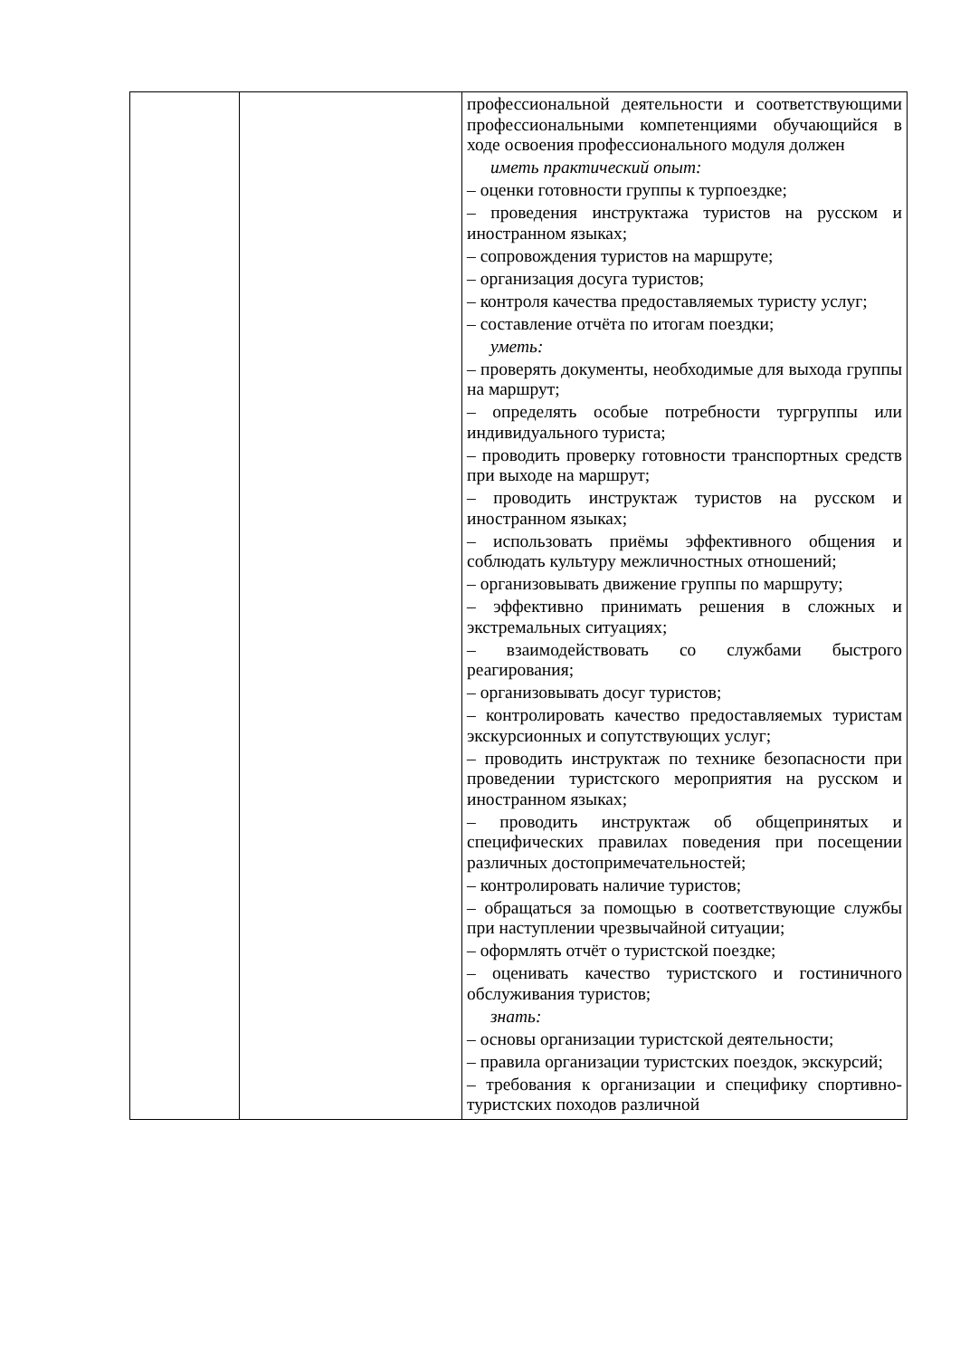| | | профессиональной деятельности и соответствующими профессиональными компетенциями обучающийся в ходе освоения профессионального модуля должен иметь практический опыт: – оценки готовности группы к турпоездке; – проведения инструктажа туристов на русском и иностранном языках; – сопровождения туристов на маршруте; – организация досуга туристов; – контроля качества предоставляемых туристу услуг; – составление отчёта по итогам поездки; уметь: – проверять документы, необходимые для выхода группы на маршрут; – определять особые потребности тургруппы или индивидуального туриста; – проводить проверку готовности транспортных средств при выходе на маршрут; – проводить инструктаж туристов на русском и иностранном языках; – использовать приёмы эффективного общения и соблюдать культуру межличностных отношений; – организовывать движение группы по маршруту; – эффективно принимать решения в сложных и экстремальных ситуациях; – взаимодействовать со службами быстрого реагирования; – организовывать досуг туристов; – контролировать качество предоставляемых туристам экскурсионных и сопутствующих услуг; – проводить инструктаж по технике безопасности при проведении туристского мероприятия на русском и иностранном языках; – проводить инструктаж об общепринятых и специфических правилах поведения при посещении различных достопримечательностей; – контролировать наличие туристов; – обращаться за помощью в соответствующие службы при наступлении чрезвычайной ситуации; – оформлять отчёт о туристской поездке; – оценивать качество туристского и гостиничного обслуживания туристов; знать: – основы организации туристской деятельности; – правила организации туристских поездок, экскурсий; – требования к организации и специфику спортивно-туристских походов различной |